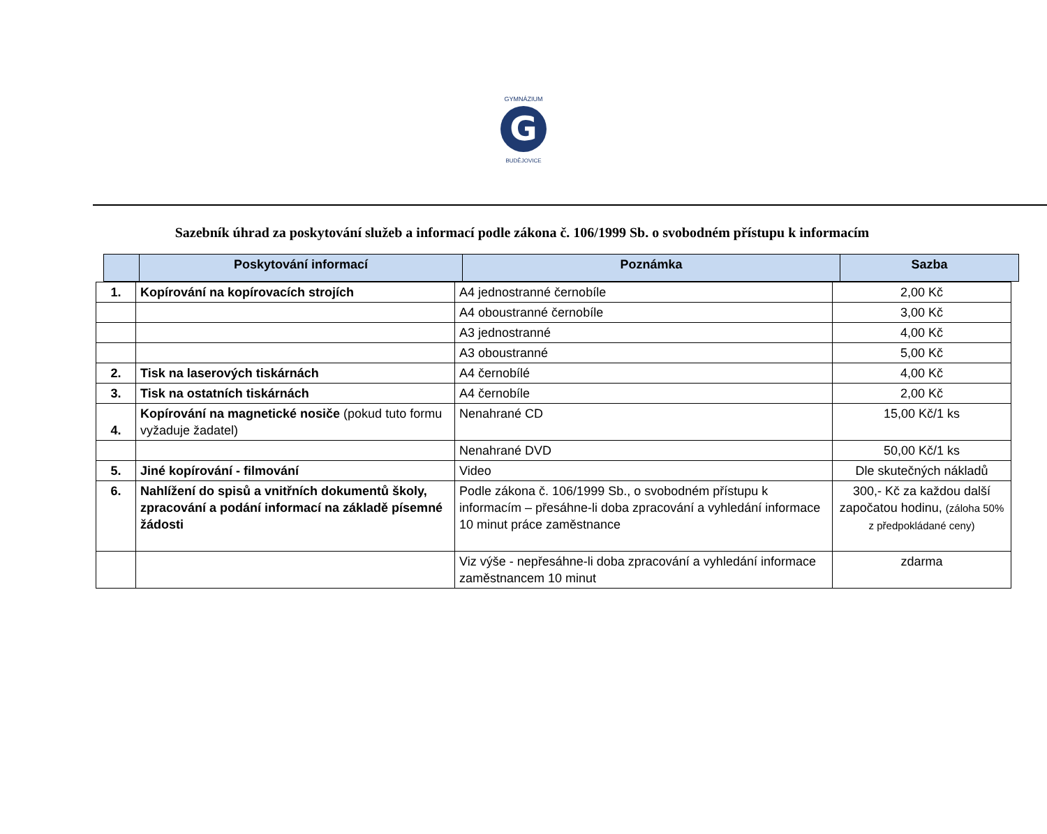G
GYMNÁZIUM
BUDĚJOVICE
Sazebník úhrad za poskytování služeb a informací podle zákona č. 106/1999 Sb. o svobodném přístupu k informacím
| | Poskytování informací | Poznámka | Sazba |
| --- | --- | --- | --- |
| 1. | Kopírování na kopírovacích strojích | A4 jednostranné černobíle | 2,00 Kč |
| | | A4 oboustranné černobíle | 3,00 Kč |
| | | A3 jednostranné | 4,00 Kč |
| | | A3 oboustranné | 5,00 Kč |
| 2. | Tisk na laserových tiskárnách | A4 černobílé | 4,00 Kč |
| 3. | Tisk na ostatních tiskárnách | A4 černobíle | 2,00 Kč |
| 4. | Kopírování na magnetické nosiče (pokud tuto formu vyžaduje žadatel) | Nenahrané CD | 15,00 Kč/1 ks |
| | | Nenahrané DVD | 50,00 Kč/1 ks |
| 5. | Jiné kopírování - filmování | Video | Dle skutečných nákladů |
| 6. | Nahlížení do spisů a vnitřních dokumentů školy, zpracování a podání informací na základě písemné žádosti | Podle zákona č. 106/1999 Sb., o svobodném přístupu k informacím – přesáhne-li doba zpracování a vyhledání informace 10 minut práce zaměstnance | 300,- Kč za každou další započatou hodinu, (záloha 50% z předpokládané ceny) |
| | | Viz výše - nepřesáhne-li doba zpracování a vyhledání informace zaměstnancem 10 minut | zdarma |